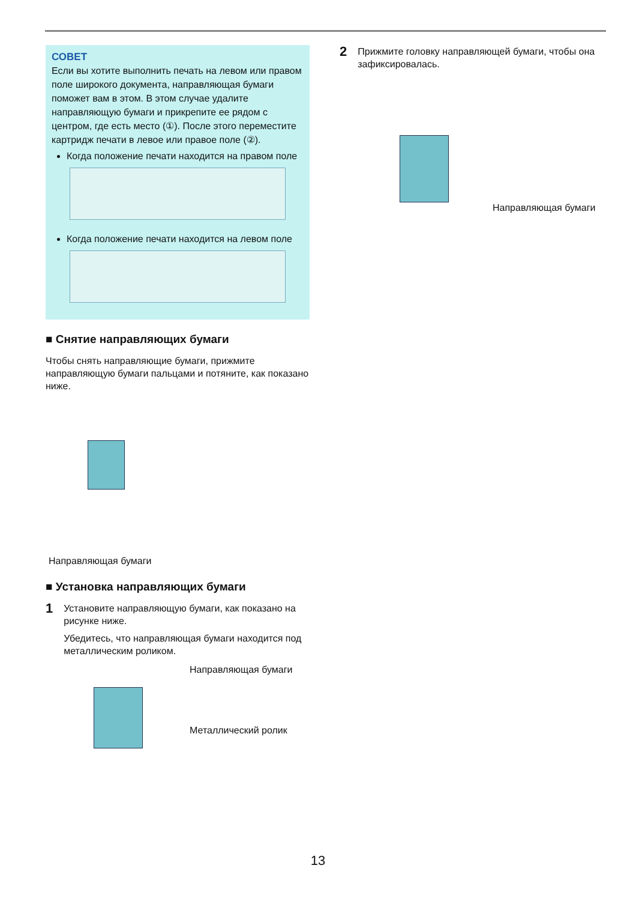СОВЕТ
Если вы хотите выполнить печать на левом или правом поле широкого документа, направляющая бумаги поможет вам в этом. В этом случае удалите направляющую бумаги и прикрепите ее рядом с центром, где есть место (①). После этого переместите картридж печати в левое или правое поле (②).
Когда положение печати находится на правом поле
Когда положение печати находится на левом поле
■ Снятие направляющих бумаги
Чтобы снять направляющие бумаги, прижмите направляющую бумаги пальцами и потяните, как показано ниже.
Направляющая бумаги
■ Установка направляющих бумаги
1
Установите направляющую бумаги, как показано на рисунке ниже.
Убедитесь, что направляющая бумаги находится под металлическим роликом.
Направляющая бумаги
Металлический ролик
2
Прижмите головку направляющей бумаги, чтобы она зафиксировалась.
Направляющая бумаги
13